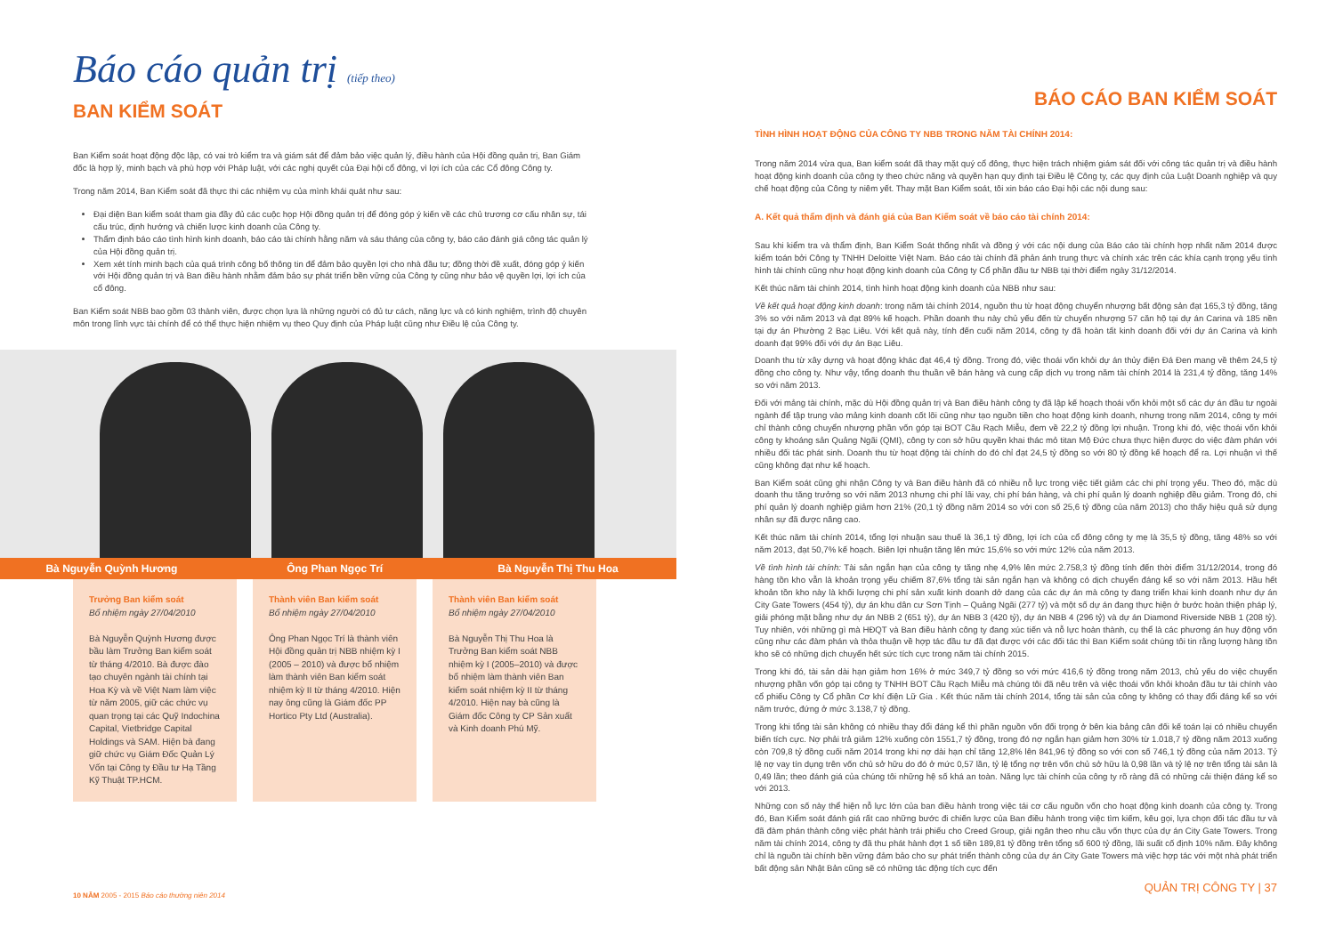Báo cáo quản trị (tiếp theo)
BAN KIỂM SOÁT
Ban Kiểm soát hoạt động độc lập, có vai trò kiểm tra và giám sát để đảm bảo việc quản lý, điều hành của Hội đồng quản trị, Ban Giám đốc là hợp lý, minh bạch và phù hợp với Pháp luật, với các nghị quyết của Đại hội cổ đông, vì lợi ích của các Cổ đông Công ty.
Trong năm 2014, Ban Kiểm soát đã thực thi các nhiệm vụ của mình khái quát như sau:
Đại diện Ban kiểm soát tham gia đầy đủ các cuộc họp Hội đồng quản trị để đóng góp ý kiến về các chủ trương cơ cấu nhân sự, tái cấu trúc, định hướng và chiến lược kinh doanh của Công ty.
Thẩm định báo cáo tình hình kinh doanh, báo cáo tài chính hằng năm và sáu tháng của công ty, báo cáo đánh giá công tác quản lý của Hội đồng quản trị.
Xem xét tính minh bạch của quá trình công bố thông tin để đảm bảo quyền lợi cho nhà đầu tư; đồng thời đề xuất, đóng góp ý kiến với Hội đồng quản trị và Ban điều hành nhằm đảm bảo sự phát triển bền vững của Công ty cũng như bảo vệ quyền lợi, lợi ích của cổ đông.
Ban Kiểm soát NBB bao gồm 03 thành viên, được chọn lựa là những người có đủ tư cách, năng lực và có kinh nghiệm, trình độ chuyên môn trong lĩnh vực tài chính để có thể thực hiện nhiệm vụ theo Quy định của Pháp luật cũng như Điều lệ của Công ty.
Bà Nguyễn Quỳnh Hương Ông Phan Ngọc Trí Bà Nguyễn Thị Thu Hoa
Trưởng Ban kiểm soát
Bổ nhiệm ngày 27/04/2010
Bà Nguyễn Quỳnh Hương được bầu làm Trưởng Ban kiểm soát từ tháng 4/2010. Bà được đào tạo chuyên ngành tài chính tại Hoa Kỳ và về Việt Nam làm việc từ năm 2005, giữ các chức vụ quan trọng tại các Quỹ Indochina Capital, Vietbridge Capital Holdings và SAM. Hiện bà đang giữ chức vụ Giám Đốc Quản Lý Vốn tại Công ty Đầu tư Hạ Tầng Kỹ Thuật TP.HCM.
Thành viên Ban kiểm soát
Bổ nhiệm ngày 27/04/2010
Ông Phan Ngọc Trí là thành viên Hội đồng quản trị NBB nhiệm kỳ I (2005 – 2010) và được bổ nhiệm làm thành viên Ban kiểm soát nhiệm kỳ II từ tháng 4/2010. Hiện nay ông cũng là Giám đốc PP Hortico Pty Ltd (Australia).
Thành viên Ban kiểm soát
Bổ nhiệm ngày 27/04/2010
Bà Nguyễn Thị Thu Hoa là Trưởng Ban kiểm soát NBB nhiệm kỳ I (2005–2010) và được bổ nhiệm làm thành viên Ban kiểm soát nhiệm kỳ II từ tháng 4/2010. Hiện nay bà cũng là Giám đốc Công ty CP Sản xuất và Kinh doanh Phú Mỹ.
10 NĂM 2005 - 2015 Báo cáo thường niên 2014
BÁO CÁO BAN KIỂM SOÁT
TÌNH HÌNH HOẠT ĐỘNG CỦA CÔNG TY NBB TRONG NĂM TÀI CHÍNH 2014:
Trong năm 2014 vừa qua, Ban kiểm soát đã thay mặt quý cổ đông, thực hiện trách nhiệm giám sát đối với công tác quản trị và điều hành hoạt động kinh doanh của công ty theo chức năng và quyền hạn quy định tại Điều lệ Công ty, các quy định của Luật Doanh nghiệp và quy chế hoạt động của Công ty niêm yết. Thay mặt Ban Kiểm soát, tôi xin báo cáo Đại hội các nội dung sau:
A. Kết quả thẩm định và đánh giá của Ban Kiểm soát về báo cáo tài chính 2014:
Sau khi kiểm tra và thẩm định, Ban Kiểm Soát thống nhất và đồng ý với các nội dung của Báo cáo tài chính hợp nhất năm 2014 được kiểm toán bởi Công ty TNHH Deloitte Việt Nam. Báo cáo tài chính đã phản ánh trung thực và chính xác trên các khía cạnh trọng yếu tình hình tài chính cũng như hoạt động kinh doanh của Công ty Cổ phần đầu tư NBB tại thời điểm ngày 31/12/2014.
Kết thúc năm tài chính 2014, tình hình hoạt động kinh doanh của NBB như sau:
Về kết quả hoạt động kinh doanh: trong năm tài chính 2014, nguồn thu từ hoạt động chuyển nhượng bất động sản đạt 165,3 tỷ đồng, tăng 3% so với năm 2013 và đạt 89% kế hoạch. Phần doanh thu này chủ yếu đến từ chuyển nhượng 57 căn hộ tại dự án Carina và 185 nền tại dự án Phường 2 Bạc Liêu. Với kết quả này, tính đến cuối năm 2014, công ty đã hoàn tất kinh doanh đối với dự án Carina và kinh doanh đạt 99% đối với dự án Bạc Liêu.
Doanh thu từ xây dựng và hoạt động khác đạt 46,4 tỷ đồng. Trong đó, việc thoái vốn khỏi dự án thủy điện Đá Đen mang về thêm 24,5 tỷ đồng cho công ty. Như vậy, tổng doanh thu thuần về bán hàng và cung cấp dịch vụ trong năm tài chính 2014 là 231,4 tỷ đồng, tăng 14% so với năm 2013.
Đối với mảng tài chính, mặc dù Hội đồng quản trị và Ban điều hành công ty đã lập kế hoạch thoái vốn khỏi một số các dự án đầu tư ngoài ngành để tập trung vào mảng kinh doanh cốt lõi cũng như tạo nguồn tiền cho hoạt động kinh doanh, nhưng trong năm 2014, công ty mới chỉ thành công chuyển nhượng phần vốn góp tại BOT Cầu Rạch Miễu, đem về 22,2 tỷ đồng lợi nhuận. Trong khi đó, việc thoái vốn khỏi công ty khoáng sản Quảng Ngãi (QMI), công ty con sở hữu quyền khai thác mỏ titan Mộ Đức chưa thực hiện được do việc đàm phán với nhiều đối tác phát sinh. Doanh thu từ hoạt động tài chính do đó chỉ đạt 24,5 tỷ đồng so với 80 tỷ đồng kế hoạch để ra. Lợi nhuận vì thế cũng không đạt như kế hoạch.
Ban Kiểm soát cũng ghi nhận Công ty và Ban điều hành đã có nhiều nỗ lực trong việc tiết giảm các chi phí trọng yếu. Theo đó, mặc dù doanh thu tăng trưởng so với năm 2013 nhưng chi phí lãi vay, chi phí bán hàng, và chi phí quản lý doanh nghiệp đều giảm. Trong đó, chi phí quản lý doanh nghiệp giảm hơn 21% (20,1 tỷ đồng năm 2014 so với con số 25,6 tỷ đồng của năm 2013) cho thấy hiệu quả sử dụng nhân sự đã được nâng cao.
Kết thúc năm tài chính 2014, tổng lợi nhuận sau thuế là 36,1 tỷ đồng, lợi ích của cổ đông công ty mẹ là 35,5 tỷ đồng, tăng 48% so với năm 2013, đạt 50,7% kế hoạch. Biên lợi nhuận tăng lên mức 15,6% so với mức 12% của năm 2013.
Về tình hình tài chính: Tài sản ngắn hạn của công ty tăng nhẹ 4,9% lên mức 2.758,3 tỷ đồng tính đến thời điểm 31/12/2014, trong đó hàng tồn kho vẫn là khoản trọng yếu chiếm 87,6% tổng tài sản ngắn hạn và không có dịch chuyển đáng kể so với năm 2013. Hầu hết khoản tồn kho này là khối lượng chi phí sản xuất kinh doanh dở dang của các dự án mà công ty đang triển khai kinh doanh như dự án City Gate Towers (454 tỷ), dự án khu dân cư Sơn Tịnh – Quảng Ngãi (277 tỷ) và một số dự án đang thực hiện ở bước hoàn thiện pháp lý, giải phóng mặt bằng như dự án NBB 2 (651 tỷ), dự án NBB 3 (420 tỷ), dự án NBB 4 (296 tỷ) và dự án Diamond Riverside NBB 1 (208 tỷ). Tuy nhiên, với những gì mà HĐQT và Ban điều hành công ty đang xúc tiến và nỗ lực hoàn thành, cụ thể là các phương án huy động vốn cũng như các đàm phán và thỏa thuận về hợp tác đầu tư đã đạt được với các đối tác thì Ban Kiểm soát chúng tôi tin rằng lượng hàng tồn kho sẽ có những dịch chuyển hết sức tích cực trong năm tài chính 2015.
Trong khi đó, tài sản dài hạn giảm hơn 16% ở mức 349,7 tỷ đồng so với mức 416,6 tỷ đồng trong năm 2013, chủ yếu do việc chuyển nhượng phần vốn góp tại công ty TNHH BOT Cầu Rạch Miễu mà chúng tôi đã nêu trên và việc thoái vốn khỏi khoản đầu tư tài chính vào cổ phiếu Công ty Cổ phần Cơ khí điện Lữ Gia . Kết thúc năm tài chính 2014, tổng tài sản của công ty không có thay đổi đáng kể so với năm trước, đứng ở mức 3.138,7 tỷ đồng.
Trong khi tổng tài sản không có nhiều thay đổi đáng kể thì phần nguồn vốn đối trọng ở bên kia bảng cân đối kế toán lại có nhiều chuyển biến tích cực. Nợ phải trả giảm 12% xuống còn 1551,7 tỷ đồng, trong đó nợ ngắn hạn giảm hơn 30% từ 1.018,7 tỷ đồng năm 2013 xuống còn 709,8 tỷ đồng cuối năm 2014 trong khi nợ dài hạn chỉ tăng 12,8% lên 841,96 tỷ đồng so với con số 746,1 tỷ đồng của năm 2013. Tỷ lệ nợ vay tín dụng trên vốn chủ sở hữu do đó ở mức 0,57 lần, tỷ lệ tổng nợ trên vốn chủ sở hữu là 0,98 lần và tỷ lệ nợ trên tổng tài sản là 0,49 lần; theo đánh giá của chúng tôi những hệ số khá an toàn. Năng lực tài chính của công ty rõ ràng đã có những cải thiện đáng kể so với 2013.
Những con số này thể hiện nỗ lực lớn của ban điều hành trong việc tái cơ cấu nguồn vốn cho hoạt động kinh doanh của công ty. Trong đó, Ban Kiểm soát đánh giá rất cao những bước đi chiến lược của Ban điều hành trong việc tìm kiếm, kêu gọi, lựa chọn đối tác đầu tư và đã đàm phán thành công việc phát hành trái phiếu cho Creed Group, giải ngân theo nhu cầu vốn thực của dự án City Gate Towers. Trong năm tài chính 2014, công ty đã thu phát hành đợt 1 số tiền 189,81 tỷ đồng trên tổng số 600 tỷ đồng, lãi suất cố định 10% năm. Đây không chỉ là nguồn tài chính bền vững đảm bảo cho sự phát triển thành công của dự án City Gate Towers mà việc hợp tác với một nhà phát triển bất động sản Nhật Bản cũng sẽ có những tác động tích cực đến
QUẢN TRỊ CÔNG TY | 37